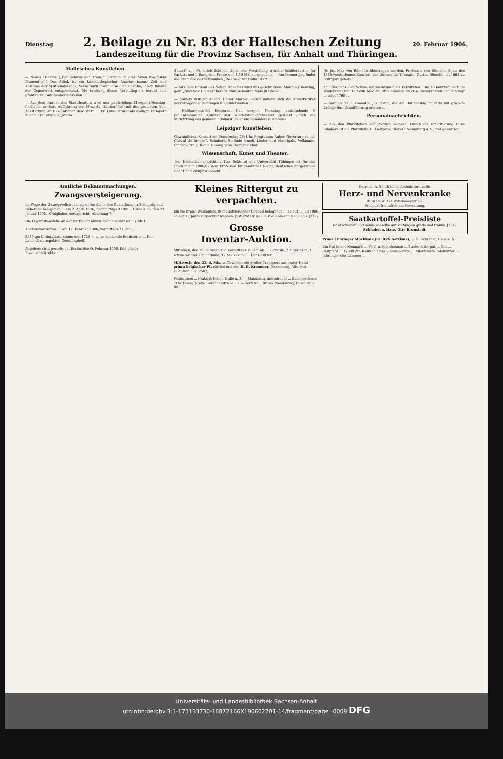Dienstag 2. Beilage zu Nr. 83 der Halleschen Zeitung 20. Februar 1906.
Landeszeitung für die Provinz Sachsen, für Anhalt und Thüringen.
Hallesches Kunstleben.
— Neues Theater. („Der Schwur der Treue." Lustspiel in drei Akten von Oskar Blumenthal.) Das Stück ist ein kaleidoskopischer Anachronismus: Zeit und Kostüme der Spätrenaissance, Verse nach ihrer Form dem Rokoko, ihrem Inhalte der Gegenwart entsprechend. Die Wirkung dieses Versluftspiels beruht zum größten Teil auf Aeußerlichkeiten ...
— Aus dem Bureau des Stadttheaters wird uns geschrieben: Morgen (Dienstag) findet die sechste Aufführung von Mozarts „Zauberflöte" mit der gesamten Neu-Ausstattung an Dekorationen usw. statt. ... Fr. Luise Tirardi als Königin Elisabeth in dem Trauerspiele „Maria
Stuart" von Friedrich Schiller. Zu dieser Vorstellung werden Schülerkarten für Parkett und I. Rang zum Preise von 1,10 Mk. ausgegeben. — Am Donnerstag findet die Première des Schwankes „Der Weg zur Hölle" statt. ...
— Aus dem Bureau des Neuen Theaters wird uns geschrieben: Morgen (Dienstag) geht „Sherlock Holmes" bereits zum siebenten Male in Szene ...
— Salzers lustiger Abend. Ueber Marcell Salzer äußern sich die Kunstkritiker hervorragender Zeitungen folgendermaßen ...
— Philharmonische Konzerte. Das morgen, Dienstag, stattfindende V. philharmonische Konzert des Winderstein-Orchesters gewinnt durch die Mitwirkung des genialen Edouard Risler ein besonderes Interesse ...
Leipziger Kunstleben.
Gewandhaus. Konzert am Donnerstag 7½ Uhr. Programm: Auber, Ouverture zu „Le Cheval de Bronze". Schubert, Sinfonie h-moll. Lieder und Madrigale. Volkmann, Sinfonie Nr. 2, B-dur. Gesang vom Thomanerchor.
Wissenschaft, Kunst und Theater.
-hc. Hochschulnachrichten. Das Rektorat der Universität Tübingen ist für das Studienjahr 1906/07 dem Professor für römisches Recht, deutsches bürgerliches Recht und Zivilprozeßrecht
Dr. jur. Max von Rümelin übertragen worden. Professor von Rümelin, Sohn des 1889 verstorbenen Kanzlers der Universität Tübingen Gustav Rümelin, ist 1861 zu Stuttgart geboren ...
hc. Frequenz der Schweizer medizinischen Fakultäten. Die Gesamtzahl der im Wintersemester 1905/06 Medizin Studierenden an den Universitäten der Schweiz beträgt 1799 ...
— Sardous neue Komödie „La pisto", die am Donnerstag in Paris mit großem Erfolge ihre Uraufführung erlebte ...
Personalnachrichten.
— Aus den Pfarrstellen der Provinz Sachsen. Durch die Emeritierung ihres Inhabers ist die Pfarrstelle zu Kleinjena, Diözese Naumburg a. S., frei geworden ...
Amtliche Bekanntmachungen.
Zwangsversteigerung.
Im Wege der Zwangsvollstreckung sollen die in den Gemarkungen Schiepzig und Ueberode belegenen ... am 2. April 1906, nachmittags 3 Uhr ... Halle a. S., den 23. Januar 1906. Königliches Amtsgericht, Abteilung 7.
Die Organistenstelle an der Bartholomäuskirche hierselbst ist ... [2481
Konkursverfahren. ... am 17. Februar 1906, vormittags 11 Uhr ...
3689 qm Kleinpflastersteine und 1720 m zu versenkende Bordsteine ... Der Landesbauinspektor. Goesslinghoff.
Angebote sind portofrei ... Berlin, den 9. Februar 1906. Königliche Eisenbahndirektion.
Kleines Rittergut zu verpachten.
Ein im Kreise Weißenfels, in industriereicher Gegend belegenes ... ab auf 1. Juli 1906 ab auf 12 Jahre verpachtet werden. Justizrat Dr. Keil u. von Köller in Halle a. S. [2107
Grosse
Inventar-Auktion.
Mittwoch, den 28. Februar, von vormittags 10 Uhr ab ... 7 Pferde, 2 Zugochsen, 1 schwerer und 1 Zuchtbulle, 12 Melkekühe ... Der Besitzer.
Mittwoch, den 21. d. Mts. trifft wieder ein großer Transport aus erster Hand prima belgischer Pferde bei mir ein. H. B. Kremmer, Merseburg, Alte Post. — Telephon 367. 2502]
Feldtauben ... Krabs & Keller, Halle a. S. — Makulatur, unbedruckt ... Buchdruckerei Otto Thiele, Große Brauhausstraße 30. — Torfstreu, Bruno Mandowsky, Duisburg a. Rh.
Dr. med. A. Smith'sches Ambulatorium für
Herz- und Nervenkranke
BERLIN W. 124 Potsdamerstr. 52.
Prospekt frei durch die Verwaltung.
Saatkartoffel-Preisliste
ist erschienen und sende dieselbe auf Verlangen gratis und franko. [2047
Schladen a. Harz. Otto Breustedt.
Prima Thüringer Stückkalk (ca. 95% Aetzkalk), ... R. Schrader, Halle a. S.
Ein Gut in der Neumark ... Feld- u. Kleinbahnen ... Suche Rittergut ... Gut ... Reitpferd ... 12000 Ztr. Kalkschlamm ... Saat-Gerste ... Allerfeinste Tafelbutter ... Jährlinge oder Lämmer ...
Universitäts- und Landesbibliothek Sachsen-Anhalt
urn:nbn:de:gbv:3:1-171133730-16872166X190602201-14/fragment/page=0009 DFG